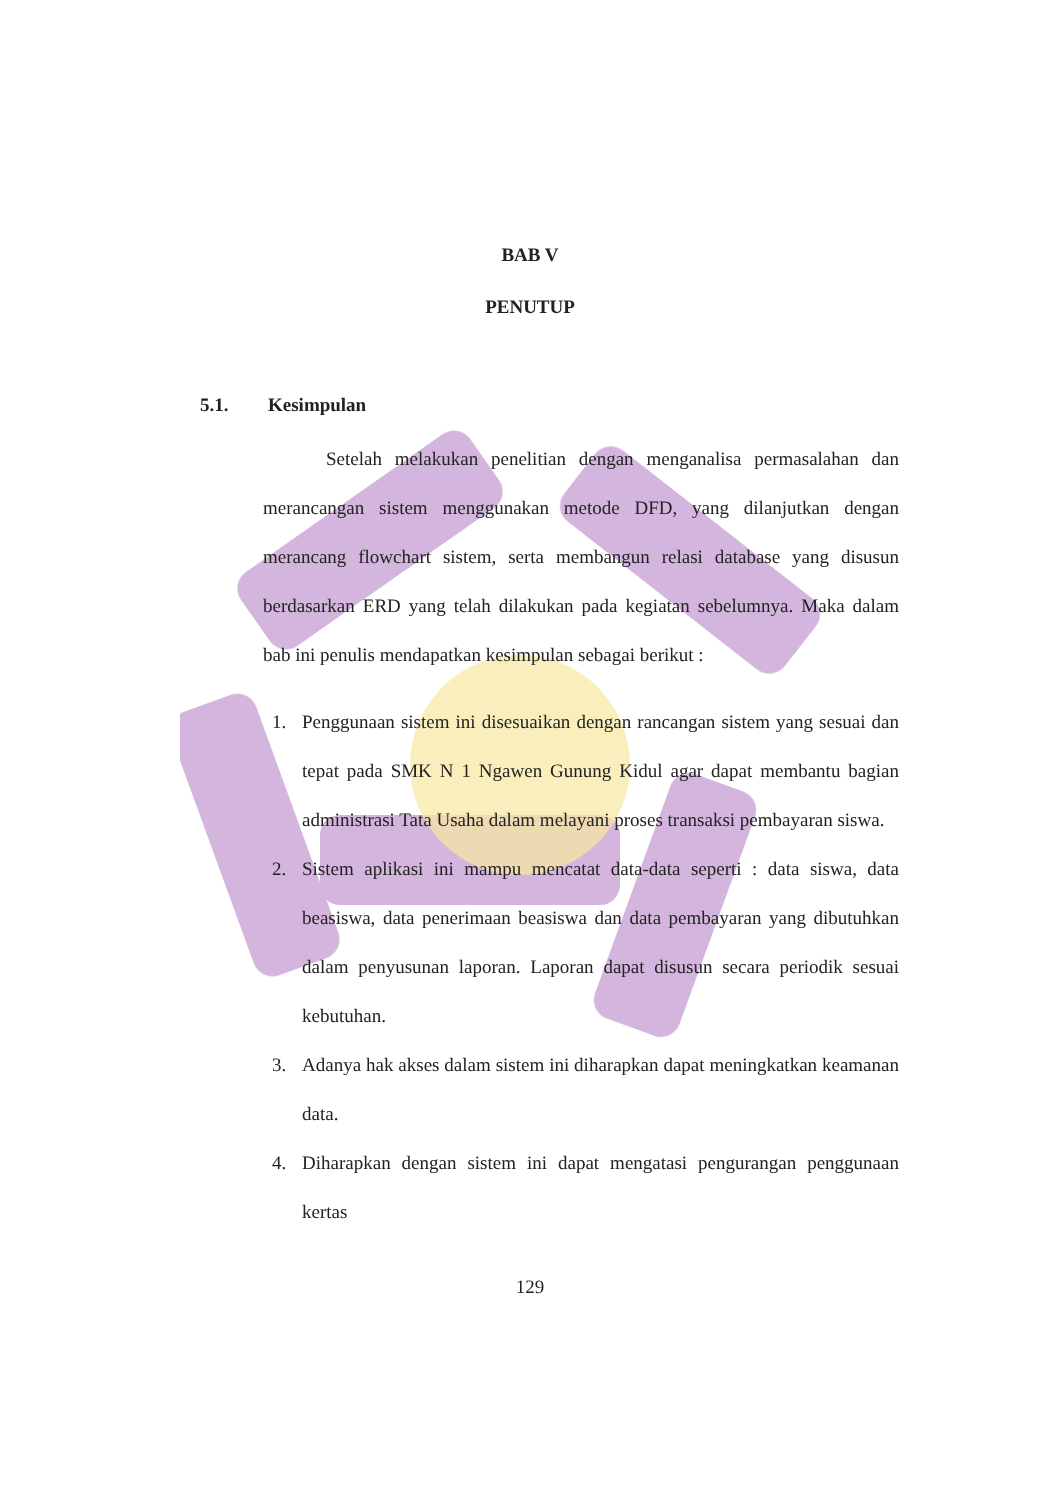BAB V
PENUTUP
5.1. Kesimpulan
Setelah melakukan penelitian dengan menganalisa permasalahan dan merancangan sistem menggunakan metode DFD, yang dilanjutkan dengan merancang flowchart sistem, serta membangun relasi database yang disusun berdasarkan ERD yang telah dilakukan pada kegiatan sebelumnya. Maka dalam bab ini penulis mendapatkan kesimpulan sebagai berikut :
1. Penggunaan sistem ini disesuaikan dengan rancangan sistem yang sesuai dan tepat pada SMK N 1 Ngawen Gunung Kidul agar dapat membantu bagian administrasi Tata Usaha dalam melayani proses transaksi pembayaran siswa.
2. Sistem aplikasi ini mampu mencatat data-data seperti : data siswa, data beasiswa, data penerimaan beasiswa dan data pembayaran yang dibutuhkan dalam penyusunan laporan. Laporan dapat disusun secara periodik sesuai kebutuhan.
3. Adanya hak akses dalam sistem ini diharapkan dapat meningkatkan keamanan data.
4. Diharapkan dengan sistem ini dapat mengatasi pengurangan penggunaan kertas
129